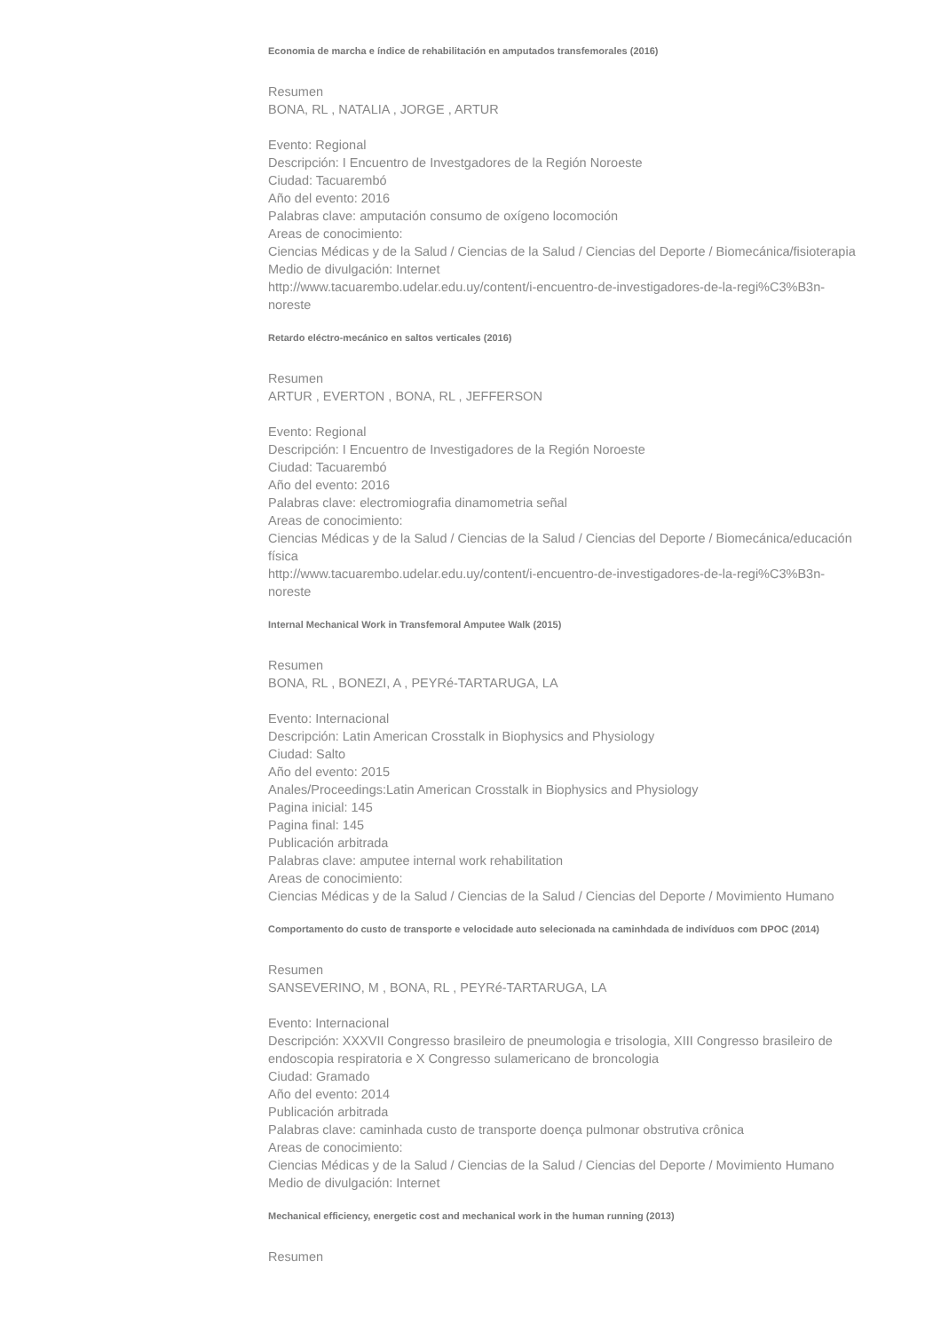Economia de marcha e índice de rehabilitación en amputados transfemorales (2016)
Resumen
BONA, RL , NATALIA , JORGE , ARTUR
Evento: Regional
Descripción: I Encuentro de Investgadores de la Región Noroeste
Ciudad: Tacuarembó
Año del evento: 2016
Palabras clave: amputación consumo de oxígeno locomoción
Areas de conocimiento:
Ciencias Médicas y de la Salud / Ciencias de la Salud / Ciencias del Deporte / Biomecánica/fisioterapia
Medio de divulgación: Internet
http://www.tacuarembo.udelar.edu.uy/content/i-encuentro-de-investigadores-de-la-regi%C3%B3n-noreste
Retardo eléctro-mecánico en saltos verticales (2016)
Resumen
ARTUR , EVERTON , BONA, RL , JEFFERSON
Evento: Regional
Descripción: I Encuentro de Investigadores de la Región Noroeste
Ciudad: Tacuarembó
Año del evento: 2016
Palabras clave: electromiografia dinamometria señal
Areas de conocimiento:
Ciencias Médicas y de la Salud / Ciencias de la Salud / Ciencias del Deporte / Biomecánica/educación física
http://www.tacuarembo.udelar.edu.uy/content/i-encuentro-de-investigadores-de-la-regi%C3%B3n-noreste
Internal Mechanical Work in Transfemoral Amputee Walk (2015)
Resumen
BONA, RL , BONEZI, A , PEYRé-TARTARUGA, LA
Evento: Internacional
Descripción: Latin American Crosstalk in Biophysics and Physiology
Ciudad: Salto
Año del evento: 2015
Anales/Proceedings:Latin American Crosstalk in Biophysics and Physiology
Pagina inicial: 145
Pagina final: 145
Publicación arbitrada
Palabras clave: amputee internal work rehabilitation
Areas de conocimiento:
Ciencias Médicas y de la Salud / Ciencias de la Salud / Ciencias del Deporte / Movimiento Humano
Comportamento do custo de transporte e velocidade auto selecionada na caminhdada de indivíduos com DPOC (2014)
Resumen
SANSEVERINO, M , BONA, RL , PEYRé-TARTARUGA, LA
Evento: Internacional
Descripción: XXXVII Congresso brasileiro de pneumologia e trisologia, XIII Congresso brasileiro de endoscopia respiratoria e X Congresso sulamericano de broncologia
Ciudad: Gramado
Año del evento: 2014
Publicación arbitrada
Palabras clave: caminhada custo de transporte doença pulmonar obstrutiva crônica
Areas de conocimiento:
Ciencias Médicas y de la Salud / Ciencias de la Salud / Ciencias del Deporte / Movimiento Humano
Medio de divulgación: Internet
Mechanical efficiency, energetic cost and mechanical work in the human running (2013)
Resumen